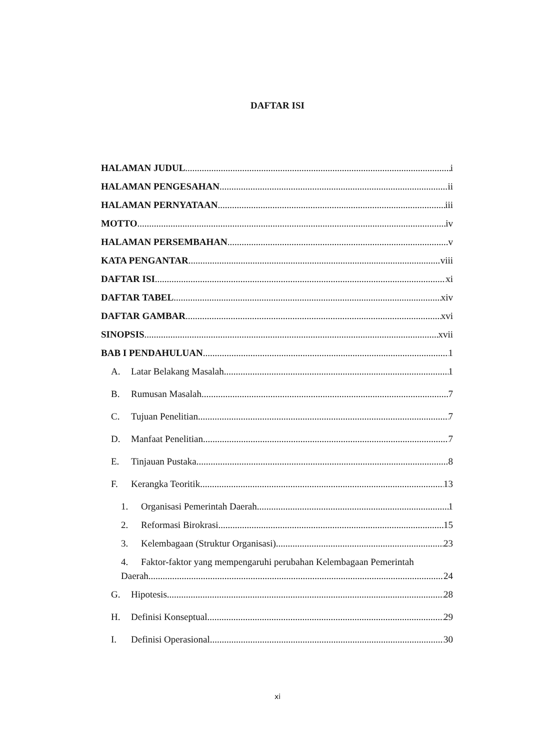DAFTAR ISI
HALAMAN JUDUL i
HALAMAN PENGESAHAN ii
HALAMAN PERNYATAAN iii
MOTTO iv
HALAMAN PERSEMBAHAN v
KATA PENGANTAR viii
DAFTAR ISI xi
DAFTAR TABEL xiv
DAFTAR GAMBAR xvi
SINOPSIS xvii
BAB I PENDAHULUAN 1
A. Latar Belakang Masalah 1
B. Rumusan Masalah 7
C. Tujuan Penelitian 7
D. Manfaat Penelitian 7
E. Tinjauan Pustaka 8
F. Kerangka Teoritik 13
1. Organisasi Pemerintah Daerah 1
2. Reformasi Birokrasi 15
3. Kelembagaan (Struktur Organisasi) 23
4. Faktor-faktor yang mempengaruhi perubahan Kelembagaan Pemerintah
Daerah 24
G. Hipotesis 28
H. Definisi Konseptual 29
I. Definisi Operasional 30
xi